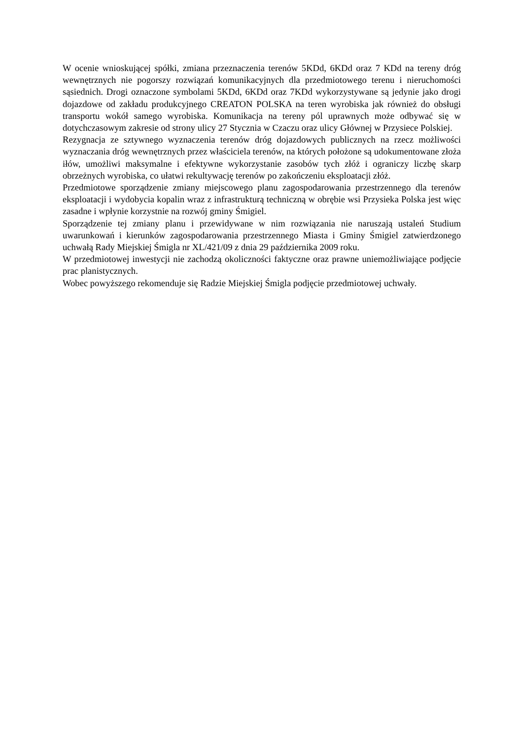W ocenie wnioskującej spółki, zmiana przeznaczenia terenów 5KDd, 6KDd oraz 7 KDd na tereny dróg wewnętrznych nie pogorszy rozwiązań komunikacyjnych dla przedmiotowego terenu i nieruchomości sąsiednich. Drogi oznaczone symbolami 5KDd, 6KDd oraz 7KDd wykorzystywane są jedynie jako drogi dojazdowe od zakładu produkcyjnego CREATON POLSKA na teren wyrobiska jak również do obsługi transportu wokół samego wyrobiska. Komunikacja na tereny pól uprawnych może odbywać się w dotychczasowym zakresie od strony ulicy 27 Stycznia w Czaczu oraz ulicy Głównej w Przysiece Polskiej.
Rezygnacja ze sztywnego wyznaczenia terenów dróg dojazdowych publicznych na rzecz możliwości wyznaczania dróg wewnętrznych przez właściciela terenów, na których położone są udokumentowane złoża iłów, umożliwi maksymalne i efektywne wykorzystanie zasobów tych złóż i ograniczy liczbę skarp obrzeżnych wyrobiska, co ułatwi rekultywację terenów po zakończeniu eksploatacji złóż.
Przedmiotowe sporządzenie zmiany miejscowego planu zagospodarowania przestrzennego dla terenów eksploatacji i wydobycia kopalin wraz z infrastrukturą techniczną w obrębie wsi Przysieka Polska jest więc zasadne i wpłynie korzystnie na rozwój gminy Śmigiel.
Sporządzenie tej zmiany planu i przewidywane w nim rozwiązania nie naruszają ustaleń Studium uwarunkowań i kierunków zagospodarowania przestrzennego Miasta i Gminy Śmigiel zatwierdzonego uchwałą Rady Miejskiej Śmigla nr XL/421/09 z dnia 29 października 2009 roku.
W przedmiotowej inwestycji nie zachodzą okoliczności faktyczne oraz prawne uniemożliwiające podjęcie prac planistycznych.
Wobec powyższego rekomenduje się Radzie Miejskiej Śmigla podjęcie przedmiotowej uchwały.